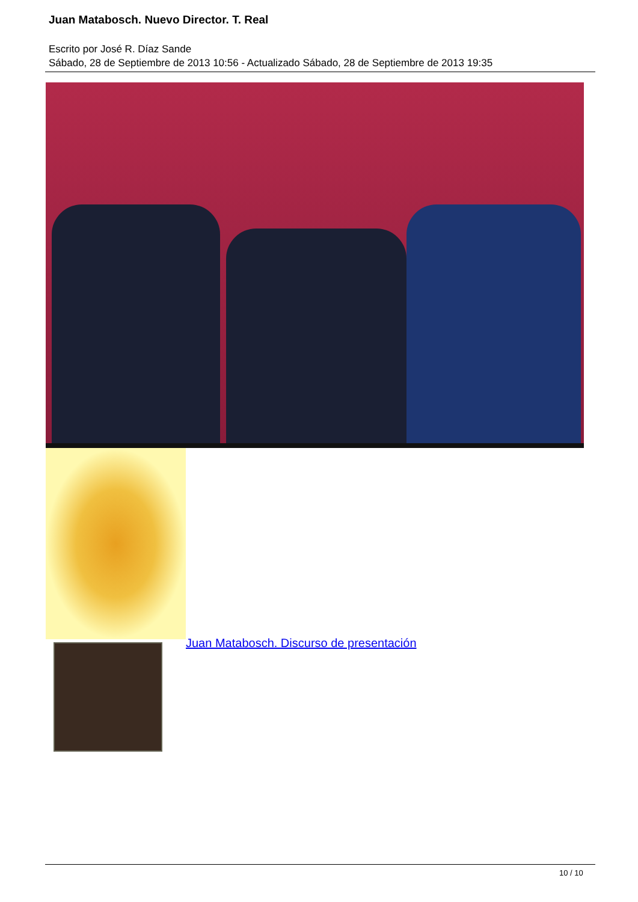Juan Matabosch. Nuevo Director. T. Real
Escrito por José R. Díaz Sande
Sábado, 28 de Septiembre de 2013 10:56 - Actualizado Sábado, 28 de Septiembre de 2013 19:35
Juan Matabosch. Discurso de presentación
10 / 10